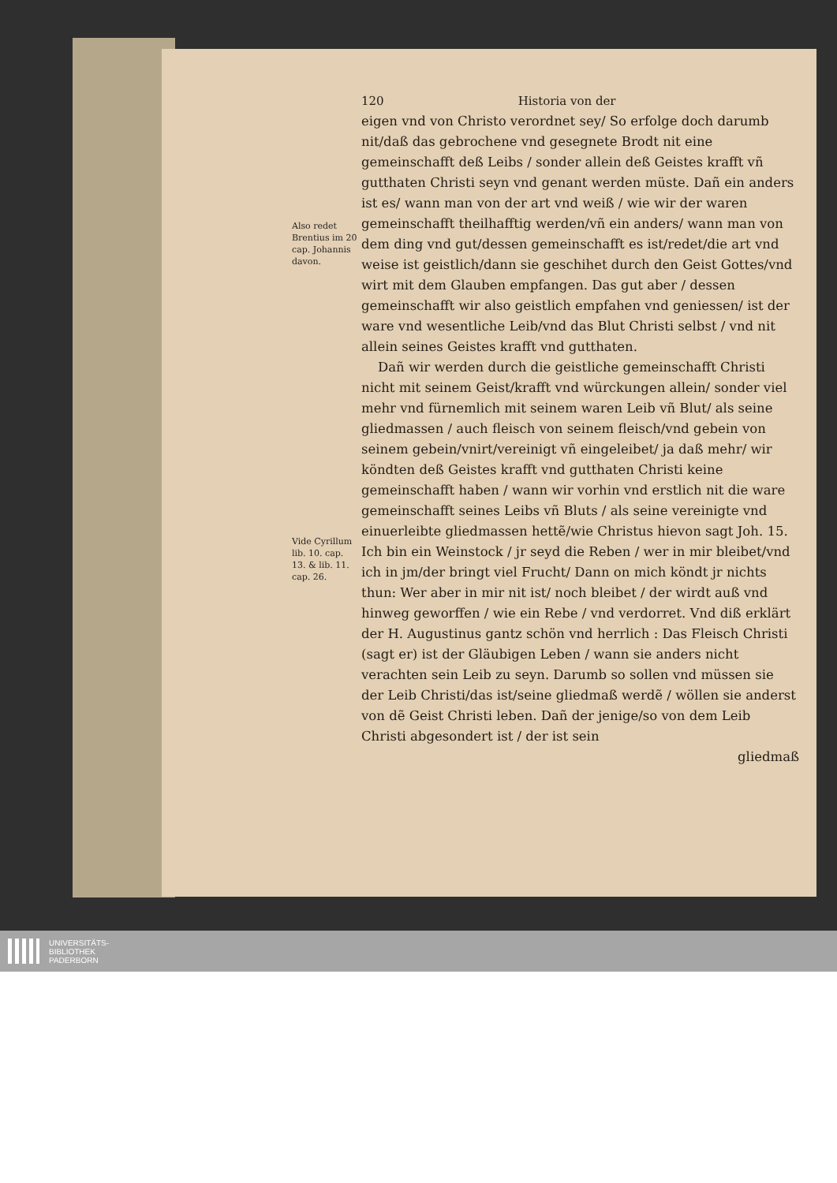Also redet Brentius im 20 cap. Johannis davon.
Vide Cyrillum lib. 10. cap. 13. & lib. 11. cap. 26.
120 Historia von der
eigen vnd von Christo verordnet sey/ So erfolge doch darumb nit/daß das gebrochene vnd gesegnete Brodt nit eine gemeinschafft deß Leibs / sonder allein deß Geistes krafft vñ gutthaten Christi seyn vnd genant werden müste. Dañ ein anders ist es/ wann man von der art vnd weiß / wie wir der waren gemeinschafft theilhafftig werden/vñ ein anders/ wann man von dem ding vnd gut/dessen gemeinschafft es ist/redet/die art vnd weise ist geistlich/dann sie geschihet durch den Geist Gottes/vnd wirt mit dem Glauben empfangen. Das gut aber / dessen gemeinschafft wir also geistlich empfahen vnd geniessen/ ist der ware vnd wesentliche Leib/vnd das Blut Christi selbst / vnd nit allein seines Geistes krafft vnd gutthaten.
Dañ wir werden durch die geistliche gemeinschafft Christi nicht mit seinem Geist/krafft vnd würckungen allein/ sonder viel mehr vnd fürnemlich mit seinem waren Leib vñ Blut/ als seine gliedmassen / auch fleisch von seinem fleisch/vnd gebein von seinem gebein/vnirt/vereinigt vñ eingeleibet/ ja daß mehr/ wir köndten deß Geistes krafft vnd gutthaten Christi keine gemeinschafft haben / wann wir vorhin vnd erstlich nit die ware gemeinschafft seines Leibs vñ Bluts / als seine vereinigte vnd einuerleibte gliedmassen hettẽ/wie Christus hievon sagt Joh. 15. Ich bin ein Weinstock / jr seyd die Reben / wer in mir bleibet/vnd ich in jm/der bringt viel Frucht/ Dann on mich köndt jr nichts thun: Wer aber in mir nit ist/ noch bleibet / der wirdt auß vnd hinweg geworffen / wie ein Rebe / vnd verdorret. Vnd diß erklärt der H. Augustinus gantz schön vnd herrlich : Das Fleisch Christi (sagt er) ist der Gläubigen Leben / wann sie anders nicht verachten sein Leib zu seyn. Darumb so sollen vnd müssen sie der Leib Christi/das ist/seine gliedmaß werdẽ / wöllen sie anderst von dẽ Geist Christi leben. Dañ der jenige/so von dem Leib Christi abgesondert ist / der ist sein
gliedmaß
UNIVERSITÄTS-
BIBLIOTHEK
PADERBORN